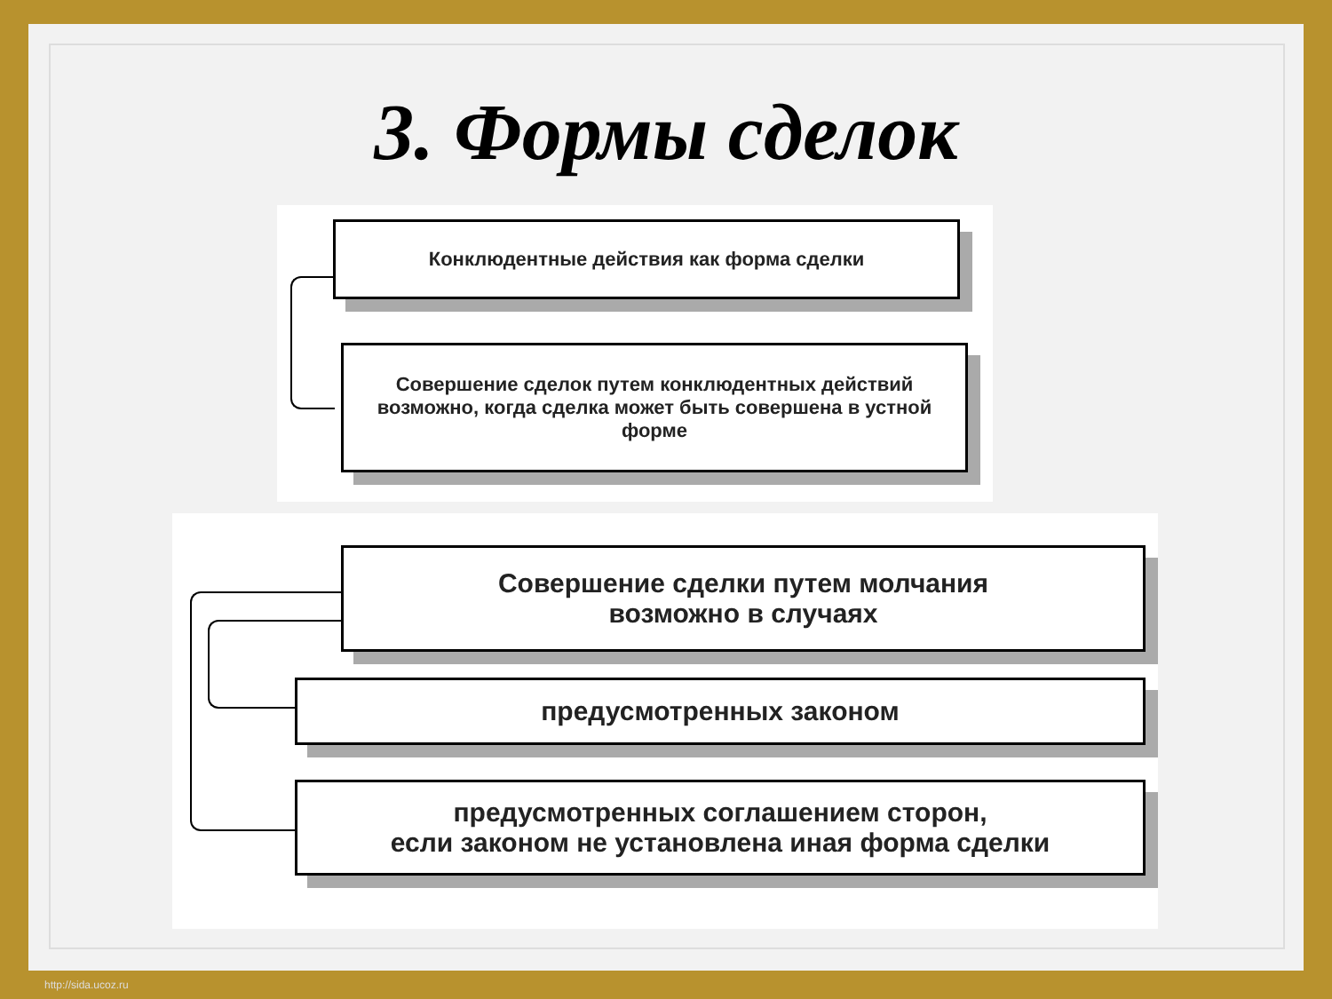3. Формы сделок
Конклюдентные действия как форма сделки
Совершение сделок путем конклюдентных действий возможно, когда сделка может быть совершена в устной форме
Совершение сделки путем молчания
возможно в случаях
предусмотренных законом
предусмотренных соглашением сторон,
если законом не установлена иная форма сделки
http://sida.ucoz.ru